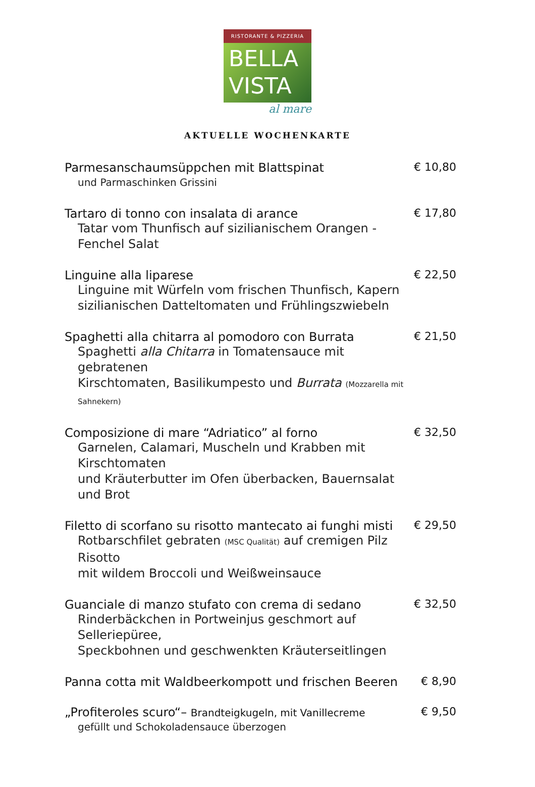RISTORANTE & PIZZERIA
BELLA
VISTA
al mare
AKTUELLE WOCHENKARTE
Parmesanschaumsüppchen mit Blattspinat
und Parmaschinken Grissini
€ 10,80
Tartaro di tonno con insalata di arance
Tatar vom Thunfisch auf sizilianischem Orangen - Fenchel Salat
€ 17,80
Linguine alla liparese
Linguine mit Würfeln vom frischen Thunfisch, Kapern
sizilianischen Datteltomaten und Frühlingszwiebeln
€ 22,50
Spaghetti alla chitarra al pomodoro con Burrata
Spaghetti alla Chitarra in Tomatensauce mit gebratenen
Kirschtomaten, Basilikumpesto und Burrata (Mozzarella mit Sahnekern)
€ 21,50
Composizione di mare “Adriatico” al forno
Garnelen, Calamari, Muscheln und Krabben mit Kirschtomaten
und Kräuterbutter im Ofen überbacken, Bauernsalat und Brot
€ 32,50
Filetto di scorfano su risotto mantecato ai funghi misti
Rotbarschfilet gebraten (MSC Qualität) auf cremigen Pilz Risotto
mit wildem Broccoli und Weißweinsauce
€ 29,50
Guanciale di manzo stufato con crema di sedano
Rinderbäckchen in Portweinjus geschmort auf Selleriepüree,
Speckbohnen und geschwenkten Kräuterseitlingen
€ 32,50
Panna cotta mit Waldbeerkompott und frischen Beeren
€ 8,90
„Profiteroles scuro“– Brandteigkugeln, mit Vanillecreme
gefüllt und Schokoladensauce überzogen
€ 9,50